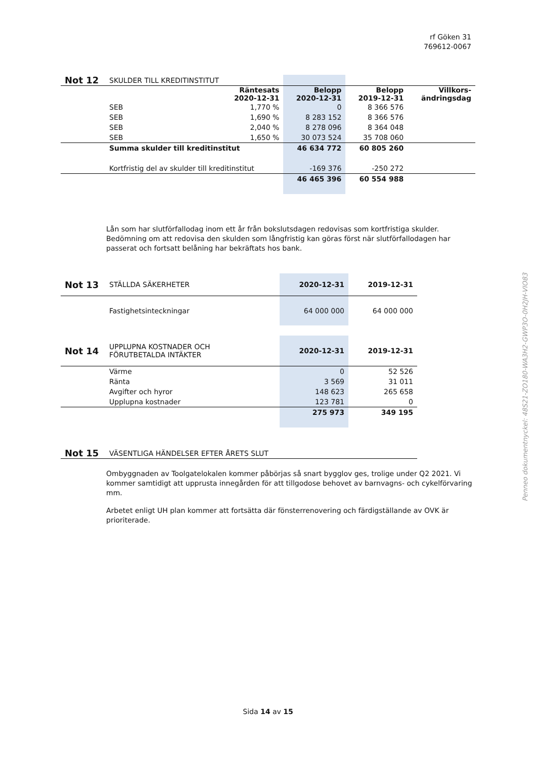rf Göken 31
769612-0067
Penneo dokumentnyckel: 48S21-ZO180-WA3H2-GWP3O-0H2JH-VIO83
| Not 12 | SKULDER TILL KREDITINSTITUT | | | | |
| | | Räntesats 2020-12-31 | Belopp 2020-12-31 | Belopp 2019-12-31 | Villkors- ändringsdag |
| | SEB | 1,770 % | 0 | 8 366 576 | |
| | SEB | 1,690 % | 8 283 152 | 8 366 576 | |
| | SEB | 2,040 % | 8 278 096 | 8 364 048 | |
| | SEB | 1,650 % | 30 073 524 | 35 708 060 | |
| | Summa skulder till kreditinstitut | | 46 634 772 | 60 805 260 | |
| | Kortfristig del av skulder till kreditinstitut | | -169 376 | -250 272 | |
| | | | 46 465 396 | 60 554 988 | |
Lån som har slutförfallodag inom ett år från bokslutsdagen redovisas som kortfristiga skulder. Bedömning om att redovisa den skulden som långfristig kan göras först när slutförfallodagen har passerat och fortsatt belåning har bekräftats hos bank.
| Not 13 | STÄLLDA SÄKERHETER | 2020-12-31 | 2019-12-31 |
| | Fastighetsinteckningar | 64 000 000 | 64 000 000 |
| Not 14 | UPPLUPNA KOSTNADER OCH FÖRUTBETALDA INTÄKTER | 2020-12-31 | 2019-12-31 |
| | Värme | 0 | 52 526 |
| | Ränta | 3 569 | 31 011 |
| | Avgifter och hyror | 148 623 | 265 658 |
| | Upplupna kostnader | 123 781 | 0 |
| | | 275 973 | 349 195 |
| Not 15 | VÄSENTLIGA HÄNDELSER EFTER ÅRETS SLUT |
Ombyggnaden av Toolgatelokalen kommer påbörjas så snart bygglov ges, trolige under Q2 2021. Vi kommer samtidigt att upprusta innegården för att tillgodose behovet av barnvagns- och cykelförvaring mm.
Arbetet enligt UH plan kommer att fortsätta där fönsterrenovering och färdigställande av OVK är prioriterade.
Sida 14 av 15